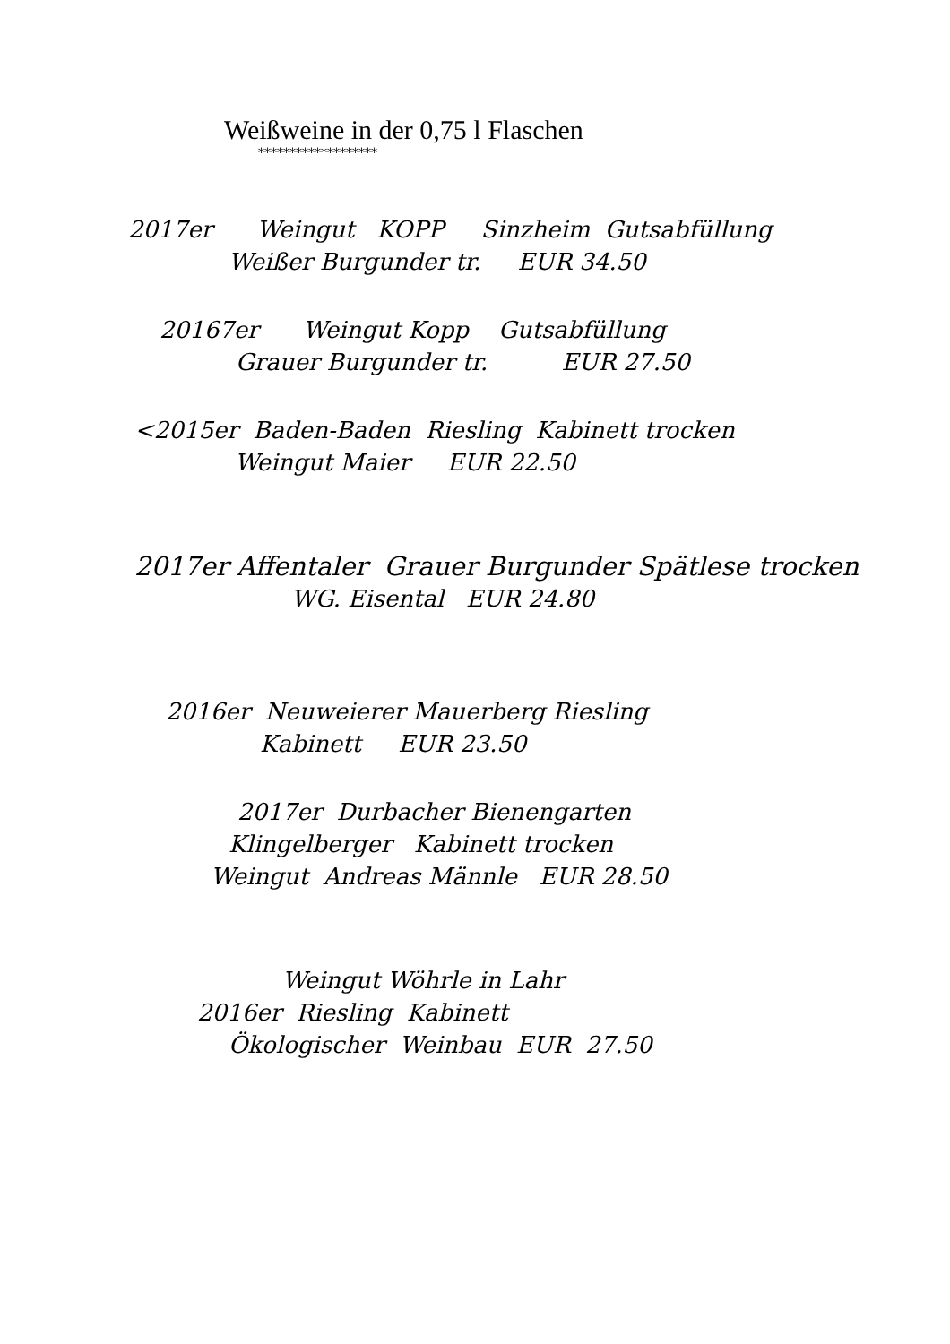Weißweine in der 0,75 l Flaschen
*******************
2017er Weingut KOPP Sinzheim Gutsabfüllung
Weißer Burgunder tr. EUR 34.50
20167er Weingut Kopp Gutsabfüllung
Grauer Burgunder tr. EUR 27.50
<2015er Baden-Baden Riesling Kabinett trocken
Weingut Maier EUR 22.50
2017er Affentaler Grauer Burgunder Spätlese trocken
WG. Eisental EUR 24.80
2016er Neuweierer Mauerberg Riesling
Kabinett EUR 23.50
2017er Durbacher Bienengarten
Klingelberger Kabinett trocken
Weingut Andreas Männle EUR 28.50
Weingut Wöhrle in Lahr
2016er Riesling Kabinett
Ökologischer Weinbau EUR 27.50